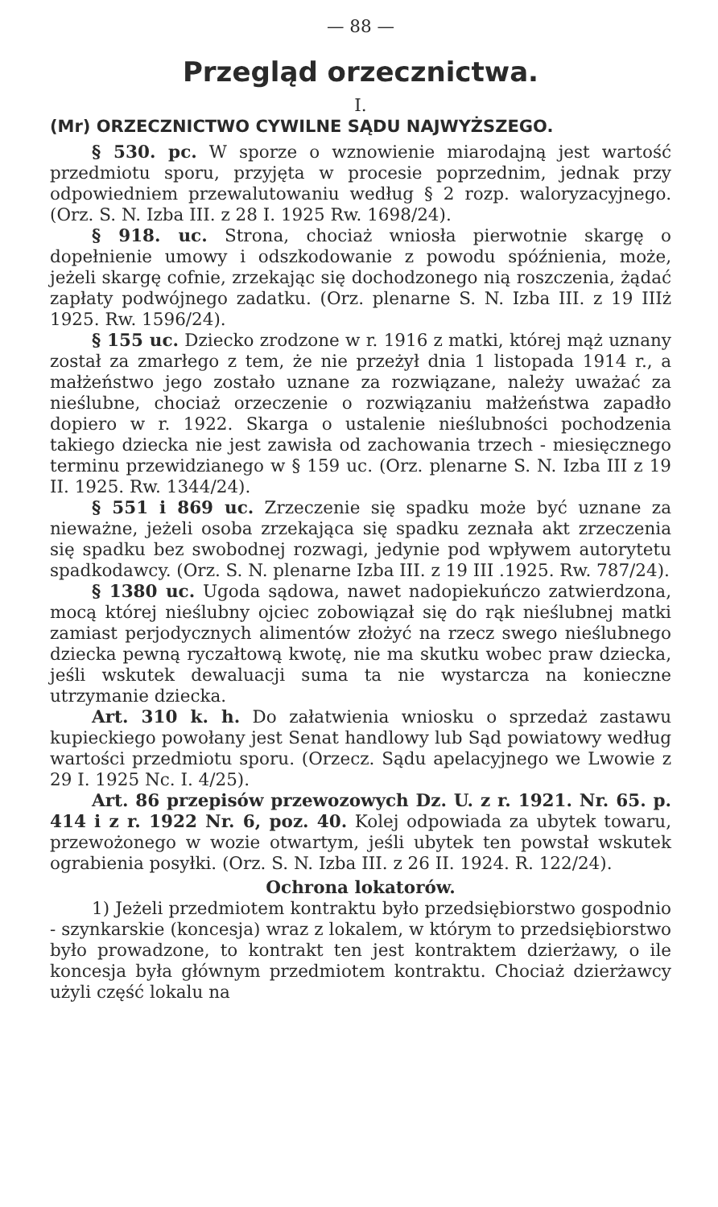— 88 —
Przegląd orzecznictwa.
I.
(Mr) ORZECZNICTWO CYWILNE SĄDU NAJWYŻSZEGO.
§ 530. pc. W sporze o wznowienie miarodajną jest wartość przedmiotu sporu, przyjęta w procesie poprzednim, jednak przy odpowiedniem przewalutowaniu według § 2 rozp. waloryzacyjnego. (Orz. S. N. Izba III. z 28 I. 1925 Rw. 1698/24).
§ 918. uc. Strona, chociaż wniosła pierwotnie skargę o dopełnienie umowy i odszkodowanie z powodu spóźnienia, może, jeżeli skargę cofnie, zrzekając się dochodzonego nią roszczenia, żądać zapłaty podwójnego zadatku. (Orz. plenarne S. N. Izba III. z 19 IIIż 1925. Rw. 1596/24).
§ 155 uc. Dziecko zrodzone w r. 1916 z matki, której mąż uznany został za zmarłego z tem, że nie przeżył dnia 1 listopada 1914 r., a małżeństwo jego zostało uznane za rozwiązane, należy uważać za nieślubne, chociaż orzeczenie o rozwiązaniu małżeństwa zapadło dopiero w r. 1922. Skarga o ustalenie nieślubności pochodzenia takiego dziecka nie jest zawisła od zachowania trzech - miesięcznego terminu przewidzianego w § 159 uc. (Orz. plenarne S. N. Izba III z 19 II. 1925. Rw. 1344/24).
§ 551 i 869 uc. Zrzeczenie się spadku może być uznane za nieważne, jeżeli osoba zrzekająca się spadku zeznała akt zrzeczenia się spadku bez swobodnej rozwagi, jedynie pod wpływem autorytetu spadkodawcy. (Orz. S. N. plenarne Izba III. z 19 III .1925. Rw. 787/24).
§ 1380 uc. Ugoda sądowa, nawet nadopiekuńczo zatwierdzona, mocą której nieślubny ojciec zobowiązał się do rąk nieślubnej matki zamiast perjodycznych alimentów złożyć na rzecz swego nieślubnego dziecka pewną ryczałtową kwotę, nie ma skutku wobec praw dziecka, jeśli wskutek dewaluacji suma ta nie wystarcza na konieczne utrzymanie dziecka.
Art. 310 k. h. Do załatwienia wniosku o sprzedaż zastawu kupieckiego powołany jest Senat handlowy lub Sąd powiatowy według wartości przedmiotu sporu. (Orzecz. Sądu apelacyjnego we Lwowie z 29 I. 1925 Nc. I. 4/25).
Art. 86 przepisów przewozowych Dz. U. z r. 1921. Nr. 65. p. 414 i z r. 1922 Nr. 6, poz. 40. Kolej odpowiada za ubytek towaru, przewożonego w wozie otwartym, jeśli ubytek ten powstał wskutek ograbienia posyłki. (Orz. S. N. Izba III. z 26 II. 1924. R. 122/24).
Ochrona lokatorów.
1) Jeżeli przedmiotem kontraktu było przedsiębiorstwo gospodnio - szynkarskie (koncesja) wraz z lokalem, w którym to przedsiębiorstwo było prowadzone, to kontrakt ten jest kontraktem dzierżawy, o ile koncesja była głównym przedmiotem kontraktu. Chociaż dzierżawcy użyli część lokalu na